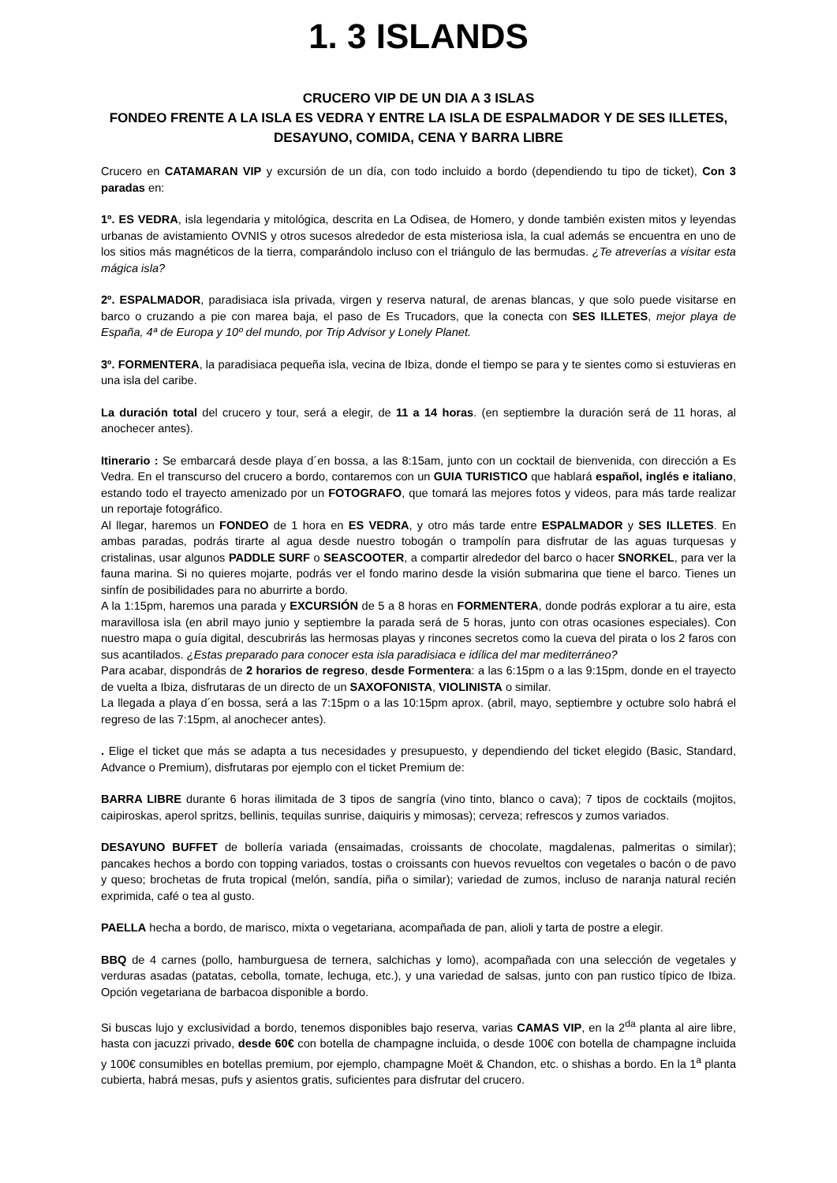1. 3 ISLANDS
CRUCERO VIP DE UN DIA A 3 ISLAS
FONDEO FRENTE A LA ISLA ES VEDRA Y ENTRE LA ISLA DE ESPALMADOR Y DE SES ILLETES, DESAYUNO, COMIDA, CENA Y BARRA LIBRE
Crucero en CATAMARAN VIP y excursión de un día, con todo incluido a bordo (dependiendo tu tipo de ticket), Con 3 paradas en:
1º. ES VEDRA, isla legendaria y mitológica, descrita en La Odisea, de Homero, y donde también existen mitos y leyendas urbanas de avistamiento OVNIS y otros sucesos alrededor de esta misteriosa isla, la cual además se encuentra en uno de los sitios más magnéticos de la tierra, comparándolo incluso con el triángulo de las bermudas. ¿Te atreverías a visitar esta mágica isla?
2º. ESPALMADOR, paradisiaca isla privada, virgen y reserva natural, de arenas blancas, y que solo puede visitarse en barco o cruzando a pie con marea baja, el paso de Es Trucadors, que la conecta con SES ILLETES, mejor playa de España, 4ª de Europa y 10º del mundo, por Trip Advisor y Lonely Planet.
3º. FORMENTERA, la paradisiaca pequeña isla, vecina de Ibiza, donde el tiempo se para y te sientes como si estuvieras en una isla del caribe.
La duración total del crucero y tour, será a elegir, de 11 a 14 horas. (en septiembre la duración será de 11 horas, al anochecer antes).
Itinerario : Se embarcará desde playa d´en bossa, a las 8:15am, junto con un cocktail de bienvenida, con dirección a Es Vedra. En el transcurso del crucero a bordo, contaremos con un GUIA TURISTICO que hablará español, inglés e italiano, estando todo el trayecto amenizado por un FOTOGRAFO, que tomará las mejores fotos y videos, para más tarde realizar un reportaje fotográfico.
Al llegar, haremos un FONDEO de 1 hora en ES VEDRA, y otro más tarde entre ESPALMADOR y SES ILLETES. En ambas paradas, podrás tirarte al agua desde nuestro tobogán o trampolín para disfrutar de las aguas turquesas y cristalinas, usar algunos PADDLE SURF o SEASCOOTER, a compartir alrededor del barco o hacer SNORKEL, para ver la fauna marina. Si no quieres mojarte, podrás ver el fondo marino desde la visión submarina que tiene el barco. Tienes un sinfín de posibilidades para no aburrirte a bordo.
A la 1:15pm, haremos una parada y EXCURSIÓN de 5 a 8 horas en FORMENTERA, donde podrás explorar a tu aire, esta maravillosa isla (en abril mayo junio y septiembre la parada será de 5 horas, junto con otras ocasiones especiales). Con nuestro mapa o guía digital, descubrirás las hermosas playas y rincones secretos como la cueva del pirata o los 2 faros con sus acantilados. ¿Estas preparado para conocer esta isla paradisiaca e idílica del mar mediterráneo?
Para acabar, dispondrás de 2 horarios de regreso, desde Formentera: a las 6:15pm o a las 9:15pm, donde en el trayecto de vuelta a Ibiza, disfrutaras de un directo de un SAXOFONISTA, VIOLINISTA o similar.
La llegada a playa d´en bossa, será a las 7:15pm o a las 10:15pm aprox. (abril, mayo, septiembre y octubre solo habrá el regreso de las 7:15pm, al anochecer antes).
. Elige el ticket que más se adapta a tus necesidades y presupuesto, y dependiendo del ticket elegido (Basic, Standard, Advance o Premium), disfrutaras por ejemplo con el ticket Premium de:
BARRA LIBRE durante 6 horas ilimitada de 3 tipos de sangría (vino tinto, blanco o cava); 7 tipos de cocktails (mojitos, caipiroskas, aperol spritzs, bellinis, tequilas sunrise, daiquiris y mimosas); cerveza; refrescos y zumos variados.
DESAYUNO BUFFET de bollería variada (ensaimadas, croissants de chocolate, magdalenas, palmeritas o similar); pancakes hechos a bordo con topping variados, tostas o croissants con huevos revueltos con vegetales o bacón o de pavo y queso; brochetas de fruta tropical (melón, sandía, piña o similar); variedad de zumos, incluso de naranja natural recién exprimida, café o tea al gusto.
PAELLA hecha a bordo, de marisco, mixta o vegetariana, acompañada de pan, alioli y tarta de postre a elegir.
BBQ de 4 carnes (pollo, hamburguesa de ternera, salchichas y lomo), acompañada con una selección de vegetales y verduras asadas (patatas, cebolla, tomate, lechuga, etc.), y una variedad de salsas, junto con pan rustico típico de Ibiza. Opción vegetariana de barbacoa disponible a bordo.
Si buscas lujo y exclusividad a bordo, tenemos disponibles bajo reserva, varias CAMAS VIP, en la 2<sup>da</sup> planta al aire libre, hasta con jacuzzi privado, desde 60€ con botella de champagne incluida, o desde 100€ con botella de champagne incluida y 100€ consumibles en botellas premium, por ejemplo, champagne Moët & Chandon, etc. o shishas a bordo. En la 1<sup>a</sup> planta cubierta, habrá mesas, pufs y asientos gratis, suficientes para disfrutar del crucero.